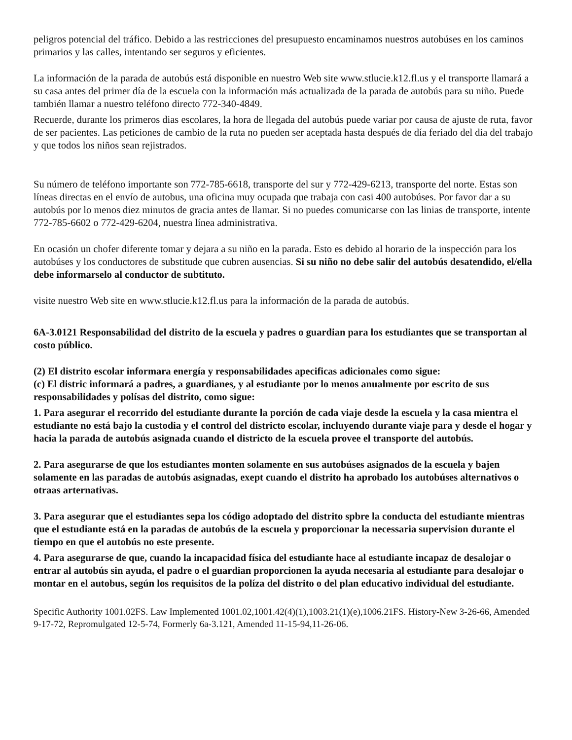peligros potencial del tráfico. Debido a las restricciones del presupuesto encaminamos nuestros autobúses en los caminos primarios y las calles, intentando ser seguros y eficientes.
La información de la parada de autobús está disponible en nuestro Web site www.stlucie.k12.fl.us y el transporte llamará a su casa antes del primer día de la escuela con la información más actualizada de la parada de autobús para su niño. Puede también llamar a nuestro teléfono directo 772-340-4849.
Recuerde, durante los primeros dias escolares, la hora de llegada del autobús puede variar por causa de ajuste de ruta, favor de ser pacientes. Las peticiones de cambio de la ruta no pueden ser aceptada hasta después de día feriado del dia del trabajo y que todos los niños sean rejistrados.
Su número de teléfono importante son 772-785-6618, transporte del sur y 772-429-6213, transporte del norte. Estas son líneas directas en el envío de autobus, una oficina muy ocupada que trabaja con casi 400 autobúses. Por favor dar a su autobús por lo menos diez minutos de gracia antes de llamar. Si no puedes comunicarse con las linias de transporte, intente 772-785-6602 o 772-429-6204, nuestra línea administrativa.
En ocasión un chofer diferente tomar y dejara a su niño en la parada. Esto es debido al horario de la inspección para los autobúses y los conductores de substitude que cubren ausencias. Si su niño no debe salir del autobús desatendido, el/ella debe informarselo al conductor de subtituto.
visite nuestro Web site en www.stlucie.k12.fl.us para la información de la parada de autobús.
6A-3.0121 Responsabilidad del distrito de la escuela y padres o guardian para los estudiantes que se transportan al costo público.
(2) El distrito escolar informara energía y responsabilidades apecificas adicionales como sigue:
(c) El distric informará a padres, a guardianes, y al estudiante por lo menos anualmente por escrito de sus responsabilidades y polísas del distrito, como sigue:
1. Para asegurar el recorrido del estudiante durante la porción de cada viaje desde la escuela y la casa mientra el estudiante no está bajo la custodia y el control del districto escolar, incluyendo durante viaje para y desde el hogar y hacia la parada de autobús asignada cuando el districto de la escuela provee el transporte del autobús.
2. Para asegurarse de que los estudiantes monten solamente en sus autobúses asignados de la escuela y bajen solamente en las paradas de autobús asignadas, exept cuando el distrito ha aprobado los autobúses alternativos o otraas arternativas.
3. Para asegurar que el estudiantes sepa los código adoptado del distrito spbre la conducta del estudiante mientras que el estudiante está en la paradas de autobús de la escuela y proporcionar la necessaria supervision durante el tiempo en que el autobús no este presente.
4. Para asegurarse de que, cuando la incapacidad física del estudiante hace al estudiante incapaz de desalojar o entrar al autobús sin ayuda, el padre o el guardian proporcionen la ayuda necesaria al estudiante para desalojar o montar en el autobus, según los requisitos de la políza del distrito o del plan educativo individual del estudiante.
Specific Authority 1001.02FS. Law Implemented 1001.02,1001.42(4)(1),1003.21(1)(e),1006.21FS. History-New 3-26-66, Amended 9-17-72, Repromulgated 12-5-74, Formerly 6a-3.121, Amended 11-15-94,11-26-06.